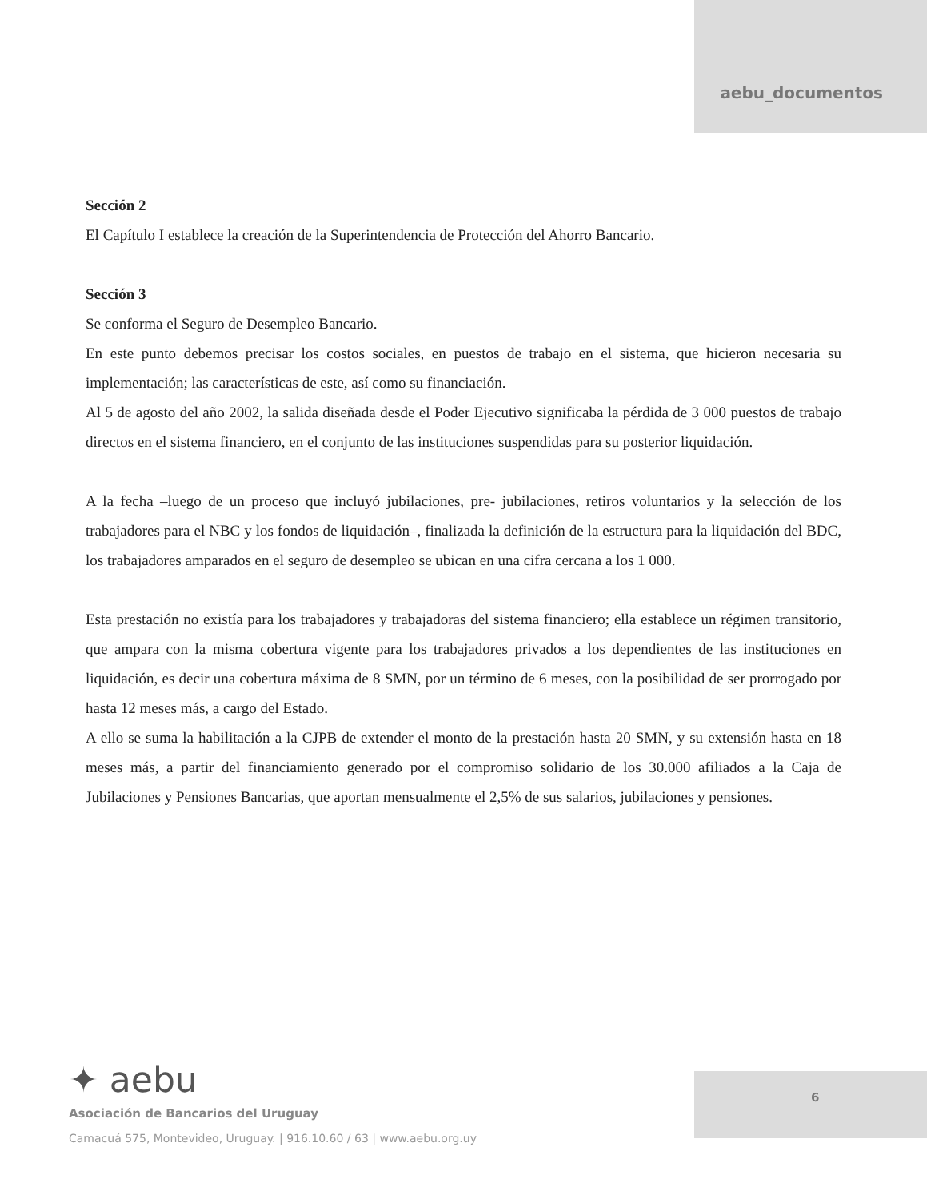aebu_documentos
Sección 2
El Capítulo I establece la creación de la Superintendencia de Protección del Ahorro Bancario.
Sección 3
Se conforma el Seguro de Desempleo Bancario.
En este punto debemos precisar los costos sociales, en puestos de trabajo en el sistema, que hicieron necesaria su implementación; las características de este, así como su financiación.
Al 5 de agosto del año 2002, la salida diseñada desde el Poder Ejecutivo significaba la pérdida de 3 000 puestos de trabajo directos en el sistema financiero, en el conjunto de las instituciones suspendidas para su posterior liquidación.
A la fecha –luego de un proceso que incluyó jubilaciones, pre- jubilaciones, retiros voluntarios y la selección de los trabajadores para el NBC y los fondos de liquidación–, finalizada la definición de la estructura para la liquidación del BDC, los trabajadores amparados en el seguro de desempleo se ubican en una cifra cercana a los 1 000.
Esta prestación no existía para los trabajadores y trabajadoras del sistema financiero; ella establece un régimen transitorio, que ampara con la misma cobertura vigente para los trabajadores privados a los dependientes de las instituciones en liquidación, es decir una cobertura máxima de 8 SMN, por un término de 6 meses, con la posibilidad de ser prorrogado por hasta 12 meses más, a cargo del Estado.
A ello se suma la habilitación a la CJPB de extender el monto de la prestación hasta 20 SMN, y su extensión hasta en 18 meses más, a partir del financiamiento generado por el compromiso solidario de los 30.000 afiliados a la Caja de Jubilaciones y Pensiones Bancarias, que aportan mensualmente el 2,5% de sus salarios, jubilaciones y pensiones.
✦ aebu
Asociación de Bancarios del Uruguay
Camacuá 575, Montevideo, Uruguay. | 916.10.60 / 63 | www.aebu.org.uy
6